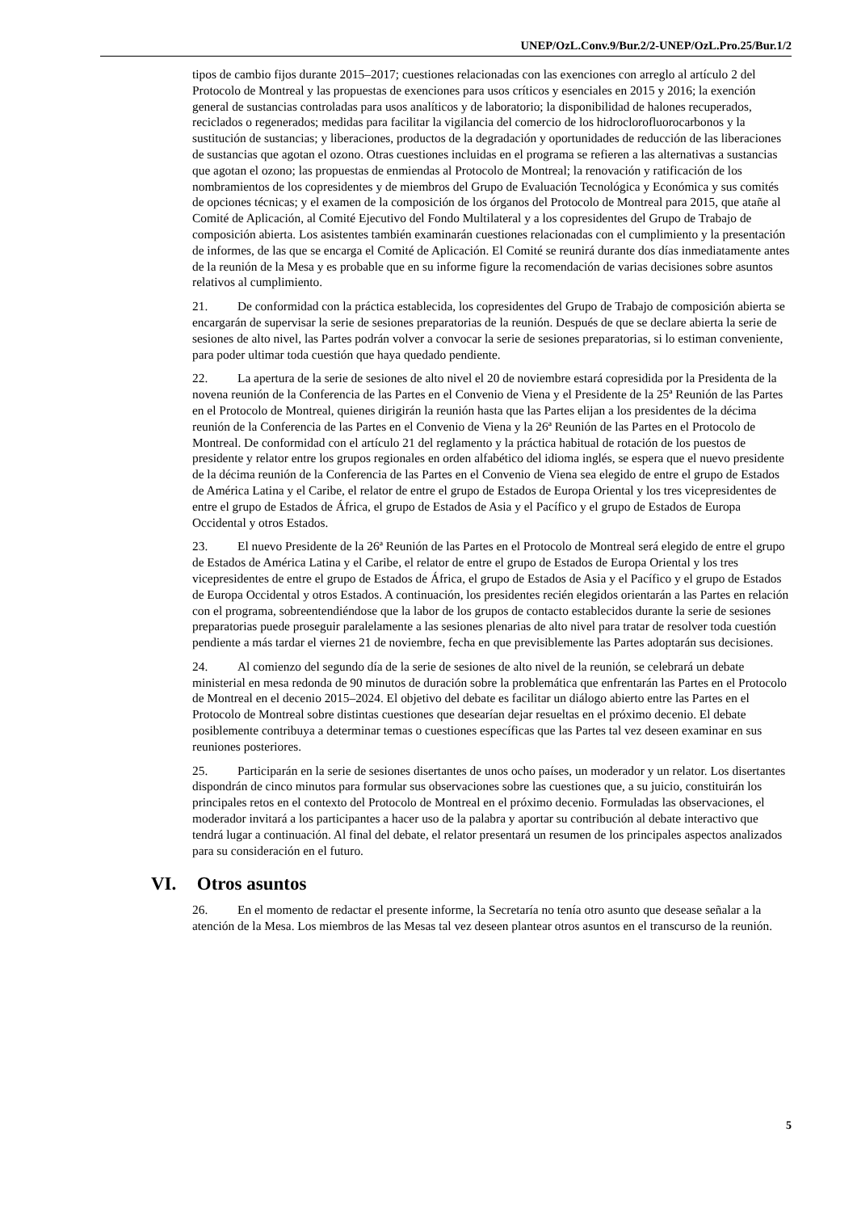UNEP/OzL.Conv.9/Bur.2/2-UNEP/OzL.Pro.25/Bur.1/2
tipos de cambio fijos durante 2015–2017; cuestiones relacionadas con las exenciones con arreglo al artículo 2 del Protocolo de Montreal y las propuestas de exenciones para usos críticos y esenciales en 2015 y 2016; la exención general de sustancias controladas para usos analíticos y de laboratorio; la disponibilidad de halones recuperados, reciclados o regenerados; medidas para facilitar la vigilancia del comercio de los hidroclorofluorocarbonos y la sustitución de sustancias; y liberaciones, productos de la degradación y oportunidades de reducción de las liberaciones de sustancias que agotan el ozono. Otras cuestiones incluidas en el programa se refieren a las alternativas a sustancias que agotan el ozono; las propuestas de enmiendas al Protocolo de Montreal; la renovación y ratificación de los nombramientos de los copresidentes y de miembros del Grupo de Evaluación Tecnológica y Económica y sus comités de opciones técnicas; y el examen de la composición de los órganos del Protocolo de Montreal para 2015, que atañe al Comité de Aplicación, al Comité Ejecutivo del Fondo Multilateral y a los copresidentes del Grupo de Trabajo de composición abierta. Los asistentes también examinarán cuestiones relacionadas con el cumplimiento y la presentación de informes, de las que se encarga el Comité de Aplicación. El Comité se reunirá durante dos días inmediatamente antes de la reunión de la Mesa y es probable que en su informe figure la recomendación de varias decisiones sobre asuntos relativos al cumplimiento.
21. De conformidad con la práctica establecida, los copresidentes del Grupo de Trabajo de composición abierta se encargarán de supervisar la serie de sesiones preparatorias de la reunión. Después de que se declare abierta la serie de sesiones de alto nivel, las Partes podrán volver a convocar la serie de sesiones preparatorias, si lo estiman conveniente, para poder ultimar toda cuestión que haya quedado pendiente.
22. La apertura de la serie de sesiones de alto nivel el 20 de noviembre estará copresidida por la Presidenta de la novena reunión de la Conferencia de las Partes en el Convenio de Viena y el Presidente de la 25ª Reunión de las Partes en el Protocolo de Montreal, quienes dirigirán la reunión hasta que las Partes elijan a los presidentes de la décima reunión de la Conferencia de las Partes en el Convenio de Viena y la 26ª Reunión de las Partes en el Protocolo de Montreal. De conformidad con el artículo 21 del reglamento y la práctica habitual de rotación de los puestos de presidente y relator entre los grupos regionales en orden alfabético del idioma inglés, se espera que el nuevo presidente de la décima reunión de la Conferencia de las Partes en el Convenio de Viena sea elegido de entre el grupo de Estados de América Latina y el Caribe, el relator de entre el grupo de Estados de Europa Oriental y los tres vicepresidentes de entre el grupo de Estados de África, el grupo de Estados de Asia y el Pacífico y el grupo de Estados de Europa Occidental y otros Estados.
23. El nuevo Presidente de la 26ª Reunión de las Partes en el Protocolo de Montreal será elegido de entre el grupo de Estados de América Latina y el Caribe, el relator de entre el grupo de Estados de Europa Oriental y los tres vicepresidentes de entre el grupo de Estados de África, el grupo de Estados de Asia y el Pacífico y el grupo de Estados de Europa Occidental y otros Estados. A continuación, los presidentes recién elegidos orientarán a las Partes en relación con el programa, sobreentendiéndose que la labor de los grupos de contacto establecidos durante la serie de sesiones preparatorias puede proseguir paralelamente a las sesiones plenarias de alto nivel para tratar de resolver toda cuestión pendiente a más tardar el viernes 21 de noviembre, fecha en que previsiblemente las Partes adoptarán sus decisiones.
24. Al comienzo del segundo día de la serie de sesiones de alto nivel de la reunión, se celebrará un debate ministerial en mesa redonda de 90 minutos de duración sobre la problemática que enfrentarán las Partes en el Protocolo de Montreal en el decenio 2015–2024. El objetivo del debate es facilitar un diálogo abierto entre las Partes en el Protocolo de Montreal sobre distintas cuestiones que desearían dejar resueltas en el próximo decenio. El debate posiblemente contribuya a determinar temas o cuestiones específicas que las Partes tal vez deseen examinar en sus reuniones posteriores.
25. Participarán en la serie de sesiones disertantes de unos ocho países, un moderador y un relator. Los disertantes dispondrán de cinco minutos para formular sus observaciones sobre las cuestiones que, a su juicio, constituirán los principales retos en el contexto del Protocolo de Montreal en el próximo decenio. Formuladas las observaciones, el moderador invitará a los participantes a hacer uso de la palabra y aportar su contribución al debate interactivo que tendrá lugar a continuación. Al final del debate, el relator presentará un resumen de los principales aspectos analizados para su consideración en el futuro.
VI. Otros asuntos
26. En el momento de redactar el presente informe, la Secretaría no tenía otro asunto que desease señalar a la atención de la Mesa. Los miembros de las Mesas tal vez deseen plantear otros asuntos en el transcurso de la reunión.
5